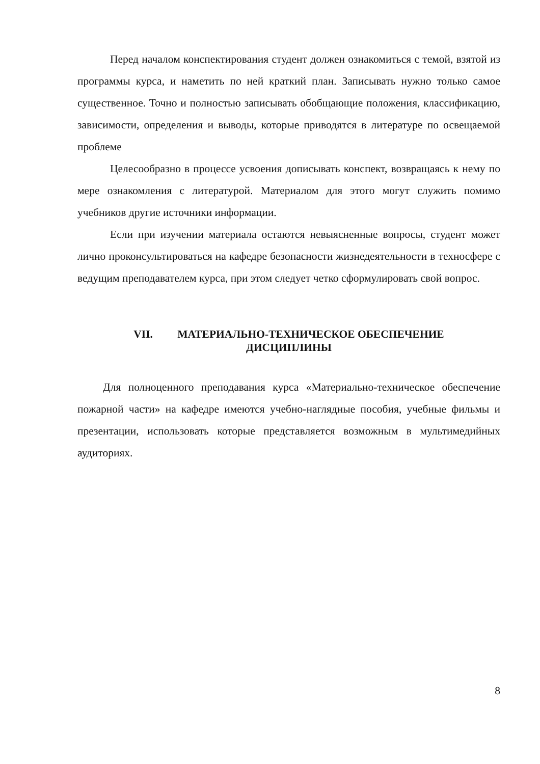Перед началом конспектирования студент должен ознакомиться с темой, взятой из программы курса, и наметить по ней краткий план. Записывать нужно только самое существенное. Точно и полностью записывать обобщающие положения, классификацию, зависимости, определения и выводы, которые приводятся в литературе по освещаемой проблеме
Целесообразно в процессе усвоения дописывать конспект, возвращаясь к нему по мере ознакомления с литературой. Материалом для этого могут служить помимо учебников другие источники информации.
Если при изучении материала остаются невыясненные вопросы, студент может лично проконсультироваться на кафедре безопасности жизнедеятельности в техносфере с ведущим преподавателем курса, при этом следует четко сформулировать свой вопрос.
VII. МАТЕРИАЛЬНО-ТЕХНИЧЕСКОЕ ОБЕСПЕЧЕНИЕ
ДИСЦИПЛИНЫ
Для полноценного преподавания курса «Материально-техническое обеспечение пожарной части» на кафедре имеются учебно-наглядные пособия, учебные фильмы и презентации, использовать которые представляется возможным в мультимедийных аудиториях.
8